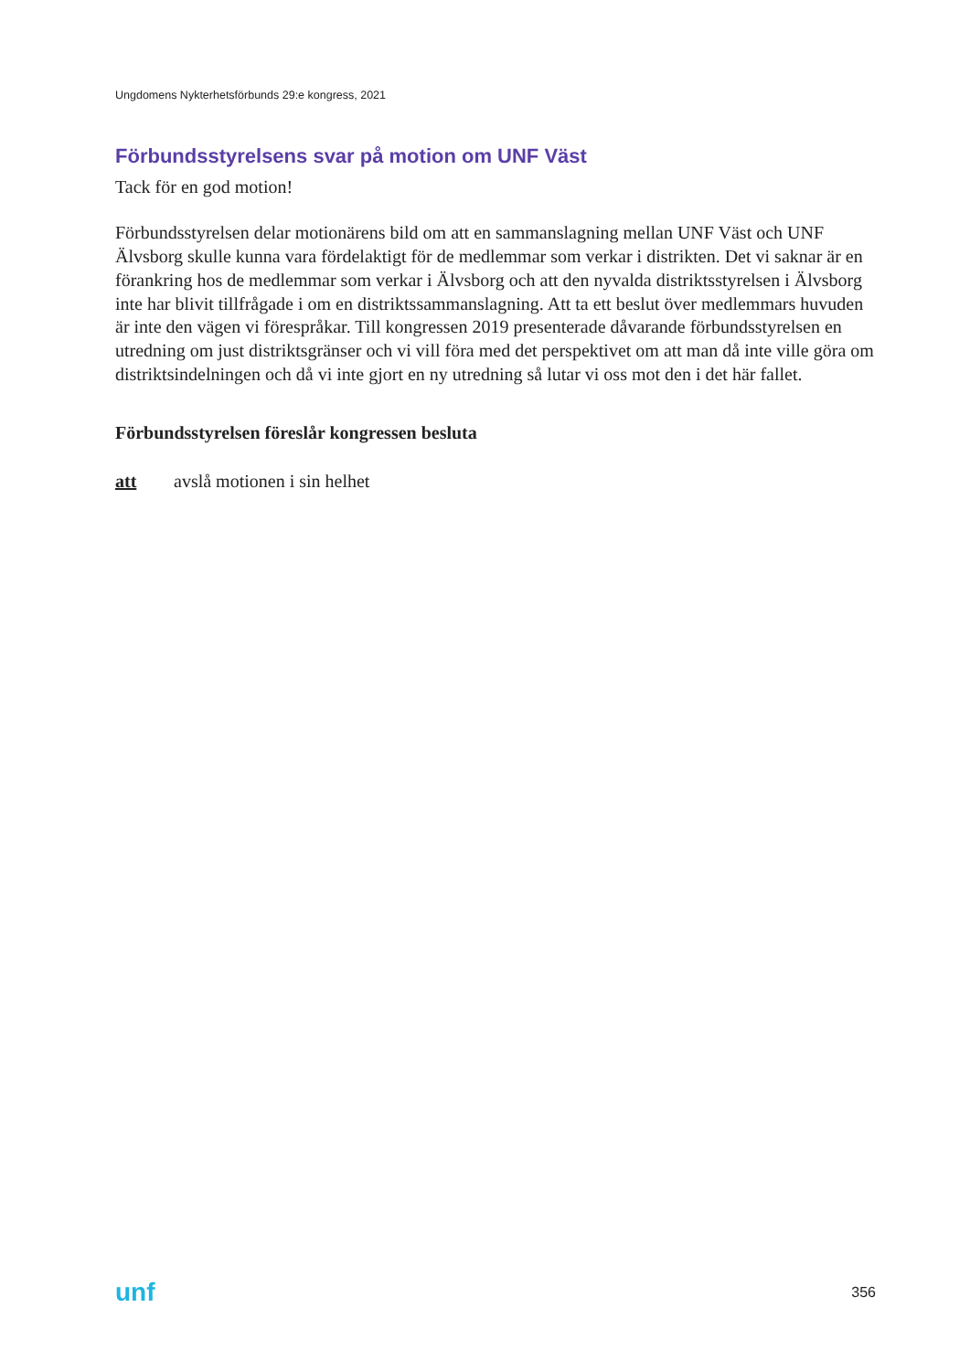Ungdomens Nykterhetsförbunds 29:e kongress, 2021
Förbundsstyrelsens svar på motion om UNF Väst
Tack för en god motion!
Förbundsstyrelsen delar motionärens bild om att en sammanslagning mellan UNF Väst och UNF Älvsborg skulle kunna vara fördelaktigt för de medlemmar som verkar i distrikten. Det vi saknar är en förankring hos de medlemmar som verkar i Älvsborg och att den nyvalda distriktsstyrelsen i Älvsborg inte har blivit tillfrågade i om en distriktssammanslagning. Att ta ett beslut över medlemmars huvuden är inte den vägen vi förespråkar. Till kongressen 2019 presenterade dåvarande förbundsstyrelsen en utredning om just distriktsgränser och vi vill föra med det perspektivet om att man då inte ville göra om distriktsindelningen och då vi inte gjort en ny utredning så lutar vi oss mot den i det här fallet.
Förbundsstyrelsen föreslår kongressen besluta
att avslå motionen i sin helhet
unf 356